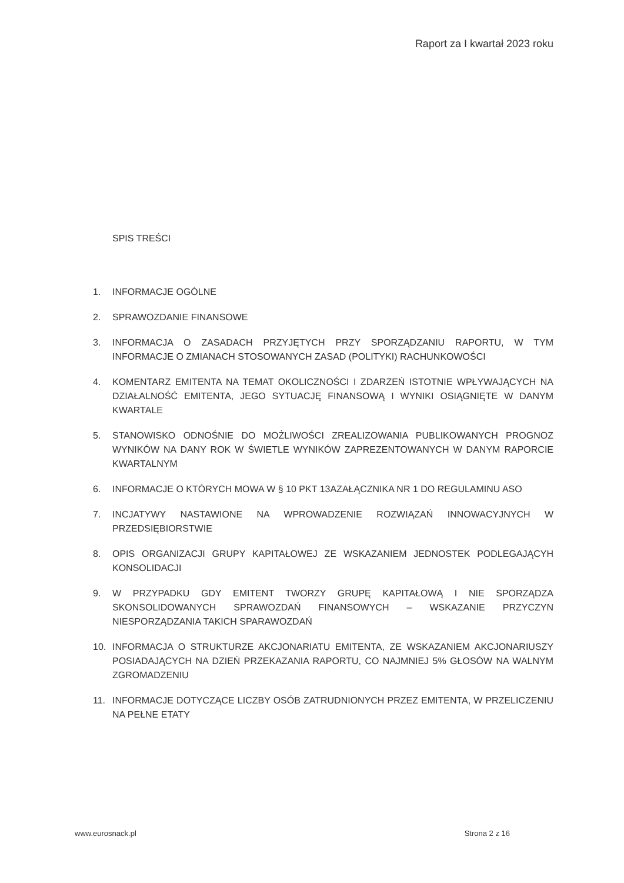Raport za I kwartał 2023 roku
SPIS TREŚCI
1. INFORMACJE OGÓLNE
2. SPRAWOZDANIE FINANSOWE
3. INFORMACJA O ZASADACH PRZYJĘTYCH PRZY SPORZĄDZANIU RAPORTU, W TYM INFORMACJE O ZMIANACH STOSOWANYCH ZASAD (POLITYKI) RACHUNKOWOŚCI
4. KOMENTARZ EMITENTA NA TEMAT OKOLICZNOŚCI I ZDARZEŃ ISTOTNIE WPŁYWAJĄCYCH NA DZIAŁALNOŚĆ EMITENTA, JEGO SYTUACJĘ FINANSOWĄ I WYNIKI OSIĄGNIĘTE W DANYM KWARTALE
5. STANOWISKO ODNOŚNIE DO MOŻLIWOŚCI ZREALIZOWANIA PUBLIKOWANYCH PROGNOZ WYNIKÓW NA DANY ROK W ŚWIETLE WYNIKÓW ZAPREZENTOWANYCH W DANYM RAPORCIE KWARTALNYM
6. INFORMACJE O KTÓRYCH MOWA W § 10 PKT 13AZAŁĄCZNIKA NR 1 DO REGULAMINU ASO
7. INCJATYWY NASTAWIONE NA WPROWADZENIE ROZWIĄZAŃ INNOWACYJNYCH W PRZEDSIĘBIORSTWIE
8. OPIS ORGANIZACJI GRUPY KAPITAŁOWEJ ZE WSKAZANIEM JEDNOSTEK PODLEGAJĄCYH KONSOLIDACJI
9. W PRZYPADKU GDY EMITENT TWORZY GRUPĘ KAPITAŁOWĄ I NIE SPORZĄDZA SKONSOLIDOWANYCH SPRAWOZDAŃ FINANSOWYCH – WSKAZANIE PRZYCZYN NIESPORZĄDZANIA TAKICH SPARAWOZDAŃ
10. INFORMACJA O STRUKTURZE AKCJONARIATU EMITENTA, ZE WSKAZANIEM AKCJONARIUSZY POSIADAJĄCYCH NA DZIEŃ PRZEKAZANIA RAPORTU, CO NAJMNIEJ 5% GŁOSÓW NA WALNYM ZGROMADZENIU
11. INFORMACJE DOTYCZĄCE LICZBY OSÓB ZATRUDNIONYCH PRZEZ EMITENTA, W PRZELICZENIU NA PEŁNE ETATY
www.eurosnack.pl Strona 2 z 16